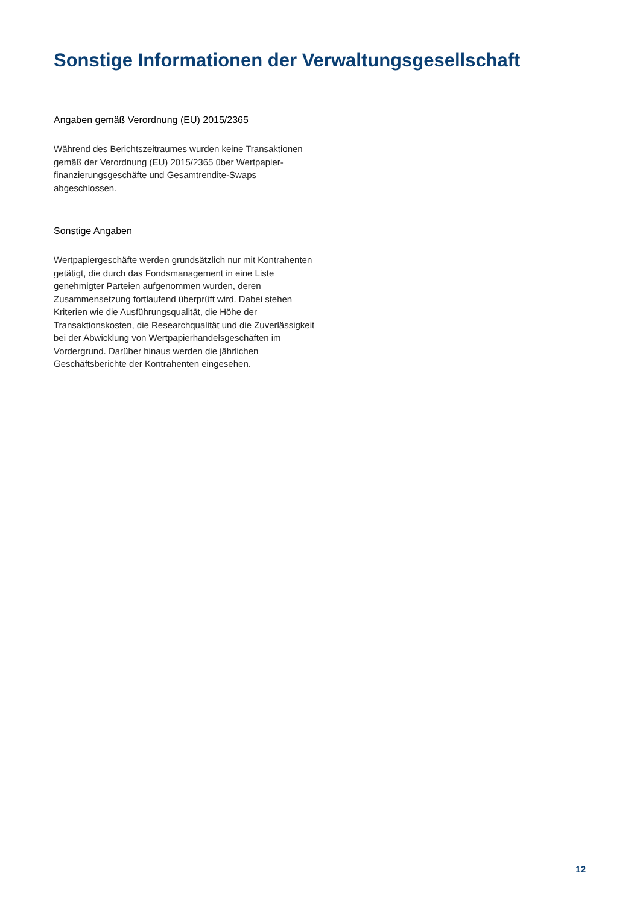Sonstige Informationen der Verwaltungsgesellschaft
Angaben gemäß Verordnung (EU) 2015/2365
Während des Berichtszeitraumes wurden keine Transaktionen gemäß der Verordnung (EU) 2015/2365 über Wertpapier-finanzierungsgeschäfte und Gesamtrendite-Swaps abgeschlossen.
Sonstige Angaben
Wertpapiergeschäfte werden grundsätzlich nur mit Kontrahenten getätigt, die durch das Fondsmanagement in eine Liste genehmigter Parteien aufgenommen wurden, deren Zusammensetzung fortlaufend überprüft wird. Dabei stehen Kriterien wie die Ausführungsqualität, die Höhe der Transaktionskosten, die Researchqualität und die Zuverlässigkeit bei der Abwicklung von Wertpapierhandelsgeschäften im Vordergrund. Darüber hinaus werden die jährlichen Geschäftsberichte der Kontrahenten eingesehen.
12